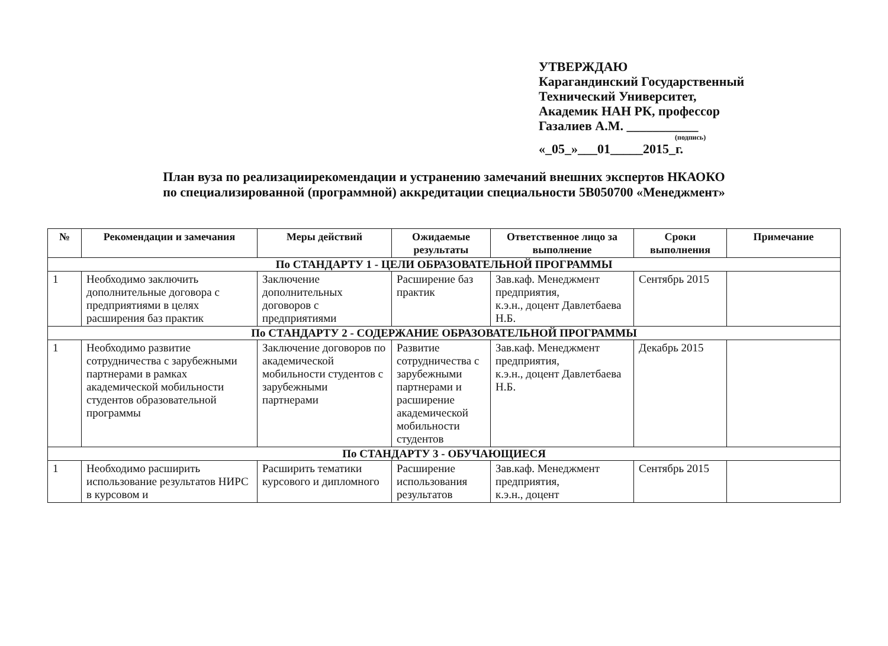УТВЕРЖДАЮ
Карагандинский Государственный
Технический Университет,
Академик НАН РК, профессор
Газалиев А.М. ___________
(подпись)
«_05_»___01_____2015_г.
План вуза по реализациирекомендации и устранению замечаний внешних экспертов НКАОКО
по специализированной (программной) аккредитации специальности 5В050700 «Менеджмент»
| № | Рекомендации и замечания | Меры действий | Ожидаемые результаты | Ответственное лицо за выполнение | Сроки выполнения | Примечание |
| --- | --- | --- | --- | --- | --- | --- |
| По СТАНДАРТУ 1 - ЦЕЛИ ОБРАЗОВАТЕЛЬНОЙ ПРОГРАММЫ | | | | | | |
| 1 | Необходимо заключить дополнительные договора с предприятиями в целях расширения баз практик | Заключение дополнительных договоров с предприятиями | Расширение баз практик | Зав.каф. Менеджмент предприятия, к.э.н., доцент Давлетбаева Н.Б. | Сентябрь 2015 | |
| По СТАНДАРТУ 2 - СОДЕРЖАНИЕ ОБРАЗОВАТЕЛЬНОЙ ПРОГРАММЫ | | | | | | |
| 1 | Необходимо развитие сотрудничества с зарубежными партнерами в рамках академической мобильности студентов образовательной программы | Заключение договоров по академической мобильности студентов с зарубежными партнерами | Развитие сотрудничества с зарубежными партнерами и расширение академической мобильности студентов | Зав.каф. Менеджмент предприятия, к.э.н., доцент Давлетбаева Н.Б. | Декабрь 2015 | |
| По СТАНДАРТУ 3 - ОБУЧАЮЩИЕСЯ | | | | | | |
| 1 | Необходимо расширить использование результатов НИРС в курсовом и | Расширить тематики курсового и дипломного | Расширение использования результатов | Зав.каф. Менеджмент предприятия, к.э.н., доцент | Сентябрь 2015 | |